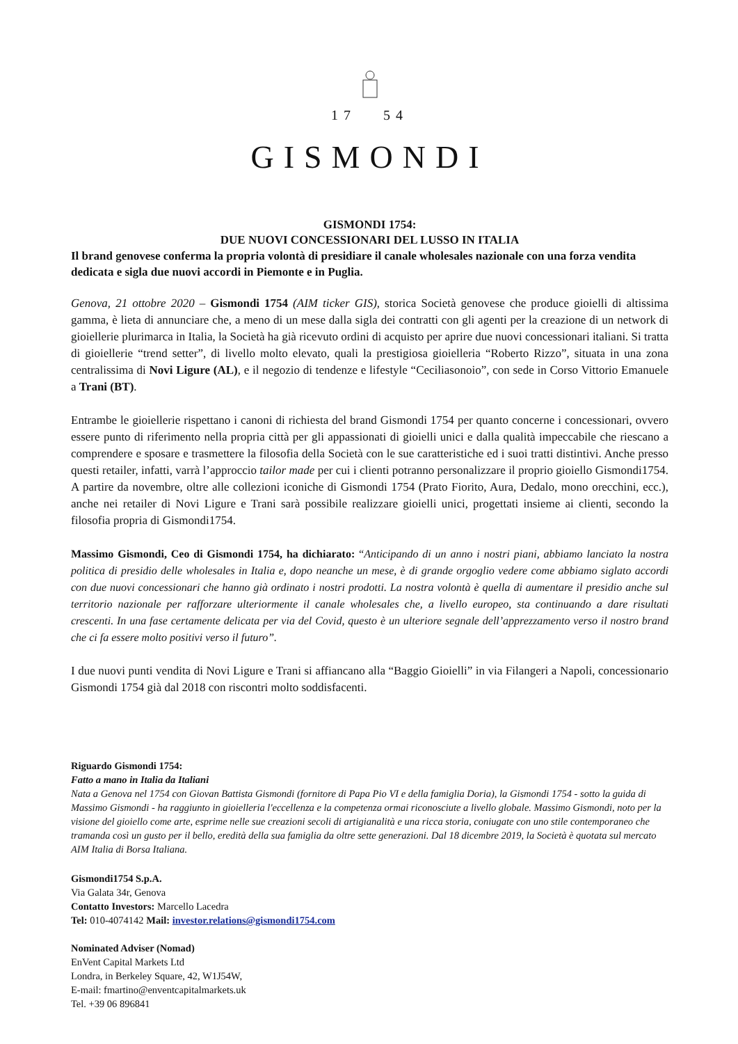17 54
GISMONDI
GISMONDI 1754:
DUE NUOVI CONCESSIONARI DEL LUSSO IN ITALIA
Il brand genovese conferma la propria volontà di presidiare il canale wholesales nazionale con una forza vendita dedicata e sigla due nuovi accordi in Piemonte e in Puglia.
Genova, 21 ottobre 2020 – Gismondi 1754 (AIM ticker GIS), storica Società genovese che produce gioielli di altissima gamma, è lieta di annunciare che, a meno di un mese dalla sigla dei contratti con gli agenti per la creazione di un network di gioiellerie plurimarca in Italia, la Società ha già ricevuto ordini di acquisto per aprire due nuovi concessionari italiani. Si tratta di gioiellerie “trend setter”, di livello molto elevato, quali la prestigiosa gioielleria “Roberto Rizzo”, situata in una zona centralissima di Novi Ligure (AL), e il negozio di tendenze e lifestyle “Ceciliasonoio”, con sede in Corso Vittorio Emanuele a Trani (BT).
Entrambe le gioiellerie rispettano i canoni di richiesta del brand Gismondi 1754 per quanto concerne i concessionari, ovvero essere punto di riferimento nella propria città per gli appassionati di gioielli unici e dalla qualità impeccabile che riescano a comprendere e sposare e trasmettere la filosofia della Società con le sue caratteristiche ed i suoi tratti distintivi. Anche presso questi retailer, infatti, varrà l’approccio tailor made per cui i clienti potranno personalizzare il proprio gioiello Gismondi1754. A partire da novembre, oltre alle collezioni iconiche di Gismondi 1754 (Prato Fiorito, Aura, Dedalo, mono orecchini, ecc.), anche nei retailer di Novi Ligure e Trani sarà possibile realizzare gioielli unici, progettati insieme ai clienti, secondo la filosofia propria di Gismondi1754.
Massimo Gismondi, Ceo di Gismondi 1754, ha dichiarato: “Anticipando di un anno i nostri piani, abbiamo lanciato la nostra politica di presidio delle wholesales in Italia e, dopo neanche un mese, è di grande orgoglio vedere come abbiamo siglato accordi con due nuovi concessionari che hanno già ordinato i nostri prodotti. La nostra volontà è quella di aumentare il presidio anche sul territorio nazionale per rafforzare ulteriormente il canale wholesales che, a livello europeo, sta continuando a dare risultati crescenti. In una fase certamente delicata per via del Covid, questo è un ulteriore segnale dell’apprezzamento verso il nostro brand che ci fa essere molto positivi verso il futuro”.
I due nuovi punti vendita di Novi Ligure e Trani si affiancano alla “Baggio Gioielli” in via Filangeri a Napoli, concessionario Gismondi 1754 già dal 2018 con riscontri molto soddisfacenti.
Riguardo Gismondi 1754:
Fatto a mano in Italia da Italiani
Nata a Genova nel 1754 con Giovan Battista Gismondi (fornitore di Papa Pio VI e della famiglia Doria), la Gismondi 1754 - sotto la guida di Massimo Gismondi - ha raggiunto in gioielleria l'eccellenza e la competenza ormai riconosciute a livello globale. Massimo Gismondi, noto per la visione del gioiello come arte, esprime nelle sue creazioni secoli di artigianalità e una ricca storia, coniugate con uno stile contemporaneo che tramanda così un gusto per il bello, eredità della sua famiglia da oltre sette generazioni. Dal 18 dicembre 2019, la Società è quotata sul mercato AIM Italia di Borsa Italiana.
Gismondi1754 S.p.A.
Via Galata 34r, Genova
Contatto Investors: Marcello Lacedra
Tel: 010-4074142 Mail: investor.relations@gismondi1754.com
Nominated Adviser (Nomad)
EnVent Capital Markets Ltd
Londra, in Berkeley Square, 42, W1J54W,
E-mail: fmartino@enventcapitalmarkets.uk
Tel. +39 06 896841